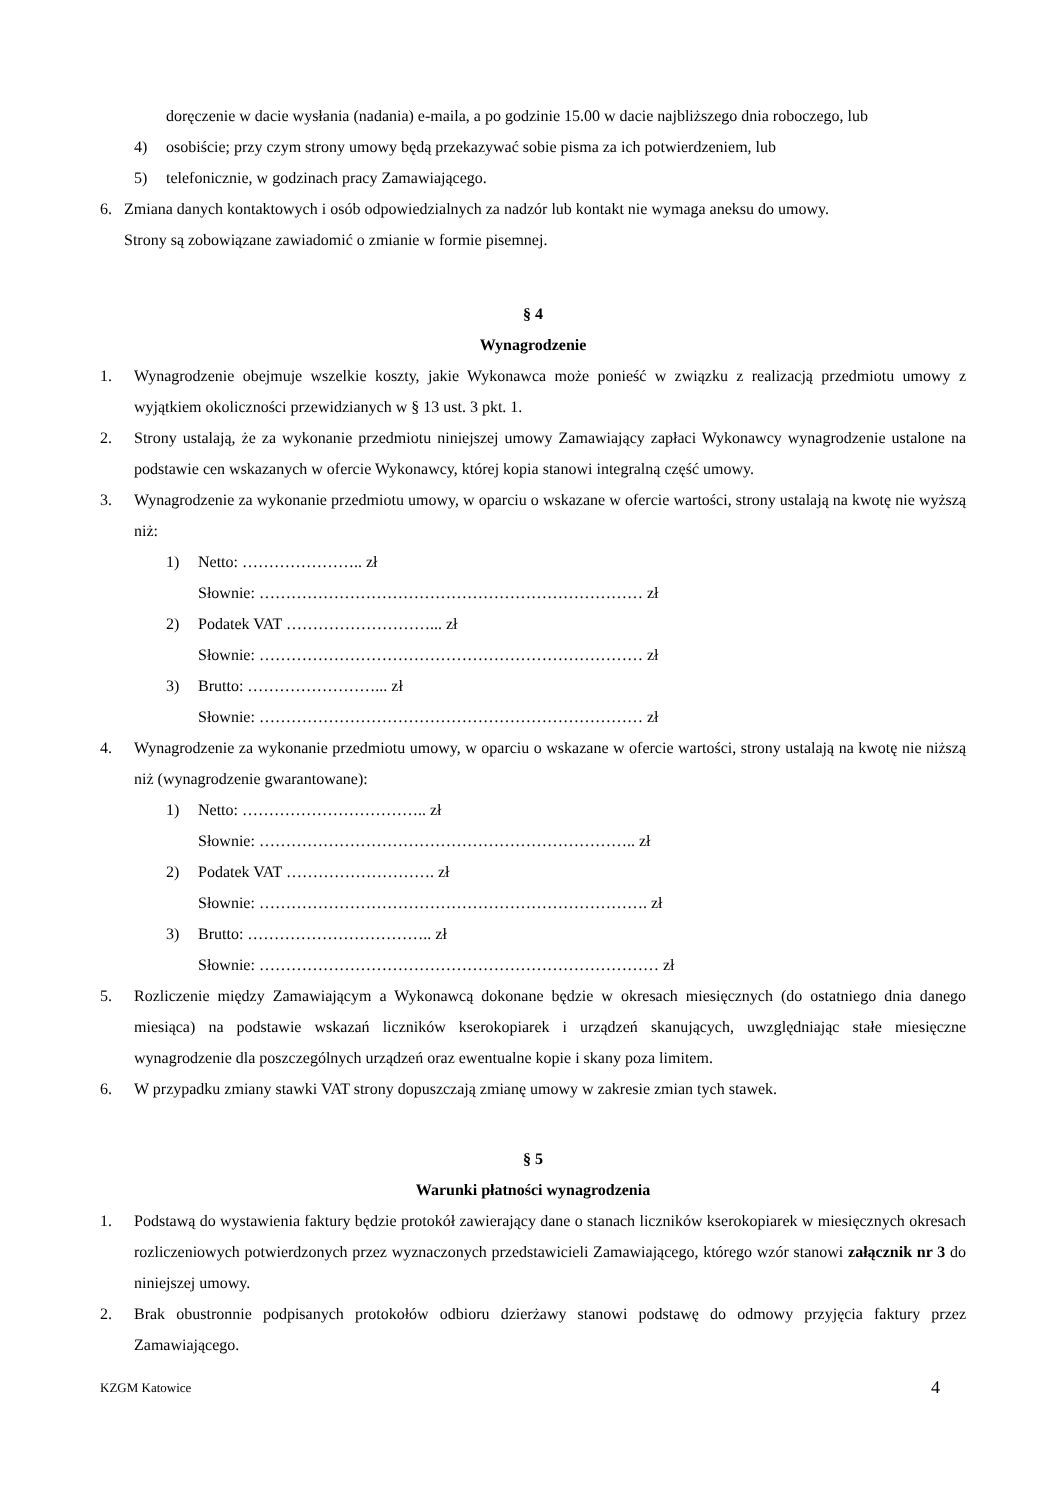doręczenie w dacie wysłania (nadania) e-maila, a po godzinie 15.00 w dacie najbliższego dnia roboczego, lub
4) osobiście; przy czym strony umowy będą przekazywać sobie pisma za ich potwierdzeniem, lub
5) telefonicznie, w godzinach pracy Zamawiającego.
6. Zmiana danych kontaktowych i osób odpowiedzialnych za nadzór lub kontakt nie wymaga aneksu do umowy.
Strony są zobowiązane zawiadomić o zmianie w formie pisemnej.
§ 4
Wynagrodzenie
1. Wynagrodzenie obejmuje wszelkie koszty, jakie Wykonawca może ponieść w związku z realizacją przedmiotu umowy z wyjątkiem okoliczności przewidzianych w § 13 ust. 3 pkt. 1.
2. Strony ustalają, że za wykonanie przedmiotu niniejszej umowy Zamawiający zapłaci Wykonawcy wynagrodzenie ustalone na podstawie cen wskazanych w ofercie Wykonawcy, której kopia stanowi integralną część umowy.
3. Wynagrodzenie za wykonanie przedmiotu umowy, w oparciu o wskazane w ofercie wartości, strony ustalają na kwotę nie wyższą niż:
1) Netto: ………………….. zł
Słownie: ……………………………………………………………… zł
2) Podatek VAT ………………………... zł
Słownie: ……………………………………………………………… zł
3) Brutto: ……………………... zł
Słownie: ……………………………………………………………… zł
4. Wynagrodzenie za wykonanie przedmiotu umowy, w oparciu o wskazane w ofercie wartości, strony ustalają na kwotę nie niższą niż (wynagrodzenie gwarantowane):
1) Netto: …………………………….. zł
Słownie: …………………………………………………………….. zł
2) Podatek VAT ………………………. zł
Słownie: ………………………………………………………………. zł
3) Brutto: …………………………….. zł
Słownie: ………………………………………………………………… zł
5. Rozliczenie między Zamawiającym a Wykonawcą dokonane będzie w okresach miesięcznych (do ostatniego dnia danego miesiąca) na podstawie wskazań liczników kserokopiarek i urządzeń skanujących, uwzględniając stałe miesięczne wynagrodzenie dla poszczególnych urządzeń oraz ewentualne kopie i skany poza limitem.
6. W przypadku zmiany stawki VAT strony dopuszczają zmianę umowy w zakresie zmian tych stawek.
§ 5
Warunki płatności wynagrodzenia
1. Podstawą do wystawienia faktury będzie protokół zawierający dane o stanach liczników kserokopiarek w miesięcznych okresach rozliczeniowych potwierdzonych przez wyznaczonych przedstawicieli Zamawiającego, którego wzór stanowi załącznik nr 3 do niniejszej umowy.
2. Brak obustronnie podpisanych protokołów odbioru dzierżawy stanowi podstawę do odmowy przyjęcia faktury przez Zamawiającego.
KZGM Katowice 4